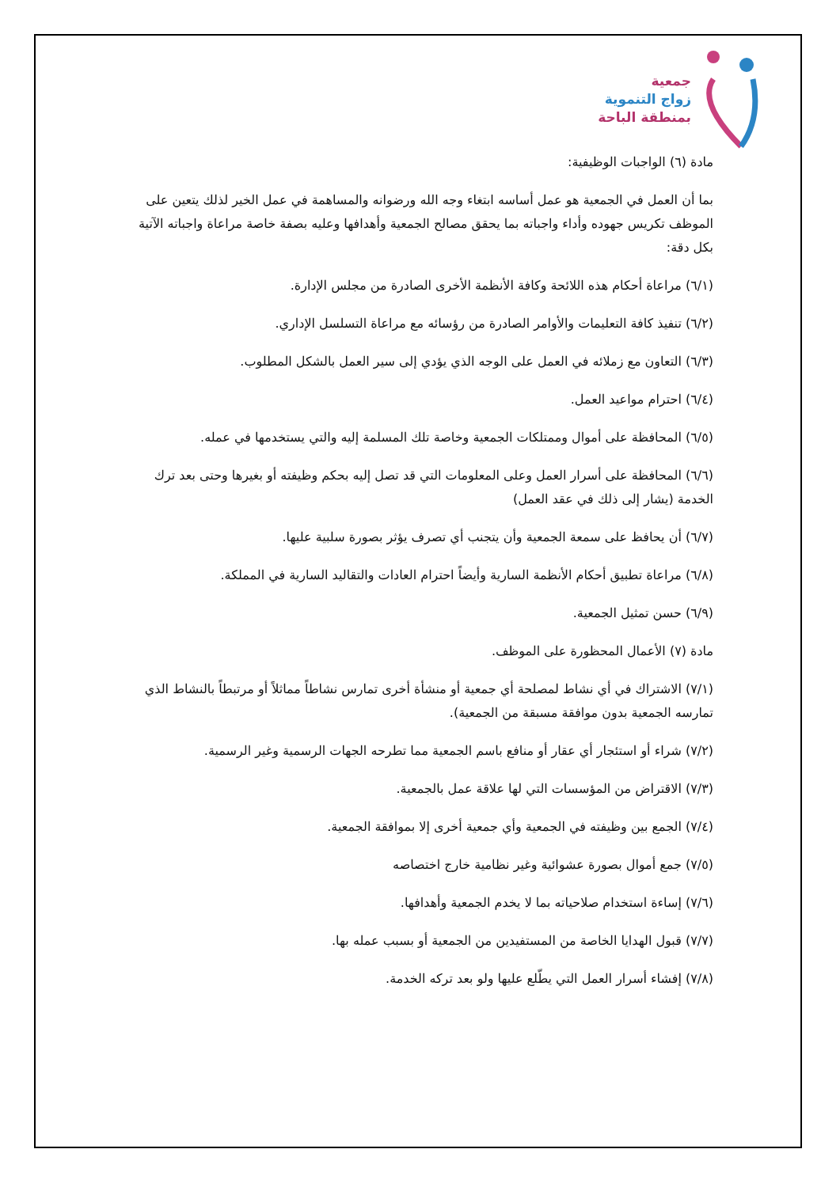جمعية
زواج التنموية
بمنطقة الباحة
مادة (٦) الواجبات الوظيفية:
بما أن العمل في الجمعية هو عمل أساسه ابتغاء وجه الله ورضوانه والمساهمة في عمل الخير لذلك يتعين على الموظف تكريس جهوده وأداء واجباته بما يحقق مصالح الجمعية وأهدافها وعليه بصفة خاصة مراعاة واجباته الآتية بكل دقة:
(٦/١) مراعاة أحكام هذه اللائحة وكافة الأنظمة الأخرى الصادرة من مجلس الإدارة.
(٦/٢) تنفيذ كافة التعليمات والأوامر الصادرة من رؤسائه مع مراعاة التسلسل الإداري.
(٦/٣) التعاون مع زملائه في العمل على الوجه الذي يؤدي إلى سير العمل بالشكل المطلوب.
(٦/٤) احترام مواعيد العمل.
(٦/٥) المحافظة على أموال وممتلكات الجمعية وخاصة تلك المسلمة إليه والتي يستخدمها في عمله.
(٦/٦) المحافظة على أسرار العمل وعلى المعلومات التي قد تصل إليه بحكم وظيفته أو بغيرها وحتى بعد ترك الخدمة (يشار إلى ذلك في عقد العمل)
(٦/٧) أن يحافظ على سمعة الجمعية وأن يتجنب أي تصرف يؤثر بصورة سلبية عليها.
(٦/٨) مراعاة تطبيق أحكام الأنظمة السارية وأيضاً احترام العادات والتقاليد السارية في المملكة.
(٦/٩) حسن تمثيل الجمعية.
مادة (٧) الأعمال المحظورة على الموظف.
(٧/١) الاشتراك في أي نشاط لمصلحة أي جمعية أو منشأة أخرى تمارس نشاطاً مماثلاً أو مرتبطاً بالنشاط الذي تمارسه الجمعية بدون موافقة مسبقة من الجمعية).
(٧/٢) شراء أو استئجار أي عقار أو منافع باسم الجمعية مما تطرحه الجهات الرسمية وغير الرسمية.
(٧/٣) الاقتراض من المؤسسات التي لها علاقة عمل بالجمعية.
(٧/٤) الجمع بين وظيفته في الجمعية وأي جمعية أخرى إلا بموافقة الجمعية.
(٧/٥) جمع أموال بصورة عشوائية وغير نظامية خارج اختصاصه
(٧/٦) إساءة استخدام صلاحياته بما لا يخدم الجمعية وأهدافها.
(٧/٧) قبول الهدايا الخاصة من المستفيدين من الجمعية أو بسبب عمله بها.
(٧/٨) إفشاء أسرار العمل التي يطّلع عليها ولو بعد تركه الخدمة.